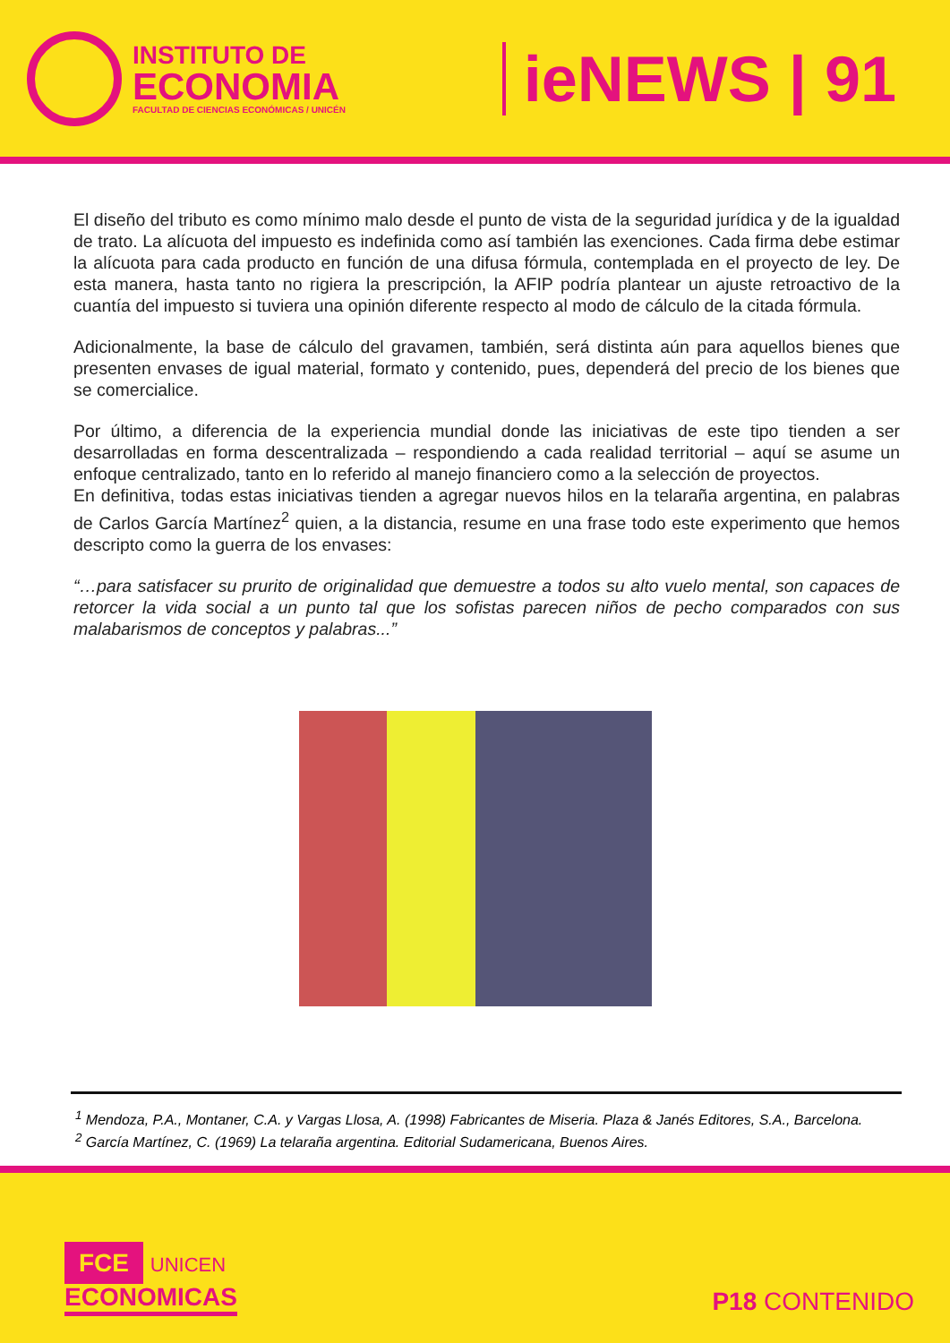INSTITUTO DE
ECONOMIA
FACULTAD DE CIENCIAS ECONÓMICAS / UNICÉN
ieNEWS | 91
El diseño del tributo es como mínimo malo desde el punto de vista de la seguridad jurídica y de la igualdad de trato. La alícuota del impuesto es indefinida como así también las exenciones. Cada firma debe estimar la alícuota para cada producto en función de una difusa fórmula, contemplada en el proyecto de ley. De esta manera, hasta tanto no rigiera la prescripción, la AFIP podría plantear un ajuste retroactivo de la cuantía del impuesto si tuviera una opinión diferente respecto al modo de cálculo de la citada fórmula.
Adicionalmente, la base de cálculo del gravamen, también, será distinta aún para aquellos bienes que presenten envases de igual material, formato y contenido, pues, dependerá del precio de los bienes que se comercialice.
Por último, a diferencia de la experiencia mundial donde las iniciativas de este tipo tienden a ser desarrolladas en forma descentralizada – respondiendo a cada realidad territorial – aquí se asume un enfoque centralizado, tanto en lo referido al manejo financiero como a la selección de proyectos.
En definitiva, todas estas iniciativas tienden a agregar nuevos hilos en la telaraña argentina, en palabras de Carlos García Martínez<sup>2</sup> quien, a la distancia, resume en una frase todo este experimento que hemos descripto como la guerra de los envases:
“…para satisfacer su prurito de originalidad que demuestre a todos su alto vuelo mental, son capaces de retorcer la vida social a un punto tal que los sofistas parecen niños de pecho comparados con sus malabarismos de conceptos y palabras...”
<sup>1</sup> Mendoza, P.A., Montaner, C.A. y Vargas Llosa, A. (1998) Fabricantes de Miseria. Plaza & Janés Editores, S.A., Barcelona.
<sup>2</sup> García Martínez, C. (1969) La telaraña argentina. Editorial Sudamericana, Buenos Aires.
FCE UNICEN
ECONOMICAS
P18 CONTENIDO